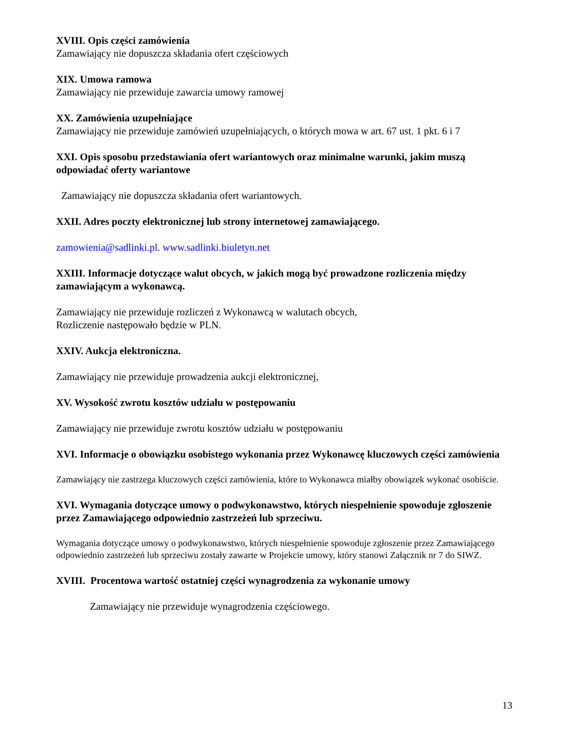XVIII. Opis części zamówienia
Zamawiający nie dopuszcza składania ofert częściowych
XIX. Umowa ramowa
Zamawiający nie przewiduje zawarcia umowy ramowej
XX. Zamówienia uzupełniające
Zamawiający nie przewiduje zamówień uzupełniających, o których mowa w art. 67 ust. 1 pkt. 6 i 7
XXI. Opis sposobu przedstawiania ofert wariantowych oraz minimalne warunki, jakim muszą odpowiadać oferty wariantowe
Zamawiający nie dopuszcza składania ofert wariantowych.
XXII. Adres poczty elektronicznej lub strony internetowej zamawiającego.
zamowienia@sadlinki.pl. www.sadlinki.biuletyn.net
XXIII. Informacje dotyczące walut obcych, w jakich mogą być prowadzone rozliczenia między zamawiającym a wykonawcą.
Zamawiający nie przewiduje rozliczeń z Wykonawcą w walutach obcych,
Rozliczenie następowało będzie w PLN.
XXIV. Aukcja elektroniczna.
Zamawiający nie przewiduje prowadzenia aukcji elektronicznej,
XV. Wysokość zwrotu kosztów udziału w postępowaniu
Zamawiający nie przewiduje zwrotu kosztów udziału w postępowaniu
XVI. Informacje o obowiązku osobistego wykonania przez Wykonawcę kluczowych części zamówienia
Zamawiający nie zastrzega kluczowych części zamówienia, które to Wykonawca miałby obowiązek wykonać osobiście.
XVI. Wymagania dotyczące umowy o podwykonawstwo, których niespełnienie spowoduje zgłoszenie przez Zamawiającego odpowiednio zastrzeżeń lub sprzeciwu.
Wymagania dotyczące umowy o podwykonawstwo, których niespełnienie spowoduje zgłoszenie przez Zamawiającego odpowiednio zastrzeżeń lub sprzeciwu zostały zawarte w Projekcie umowy, który stanowi Załącznik nr 7 do SIWZ.
XVIII. Procentowa wartość ostatniej części wynagrodzenia za wykonanie umowy
Zamawiający nie przewiduje wynagrodzenia częściowego.
13